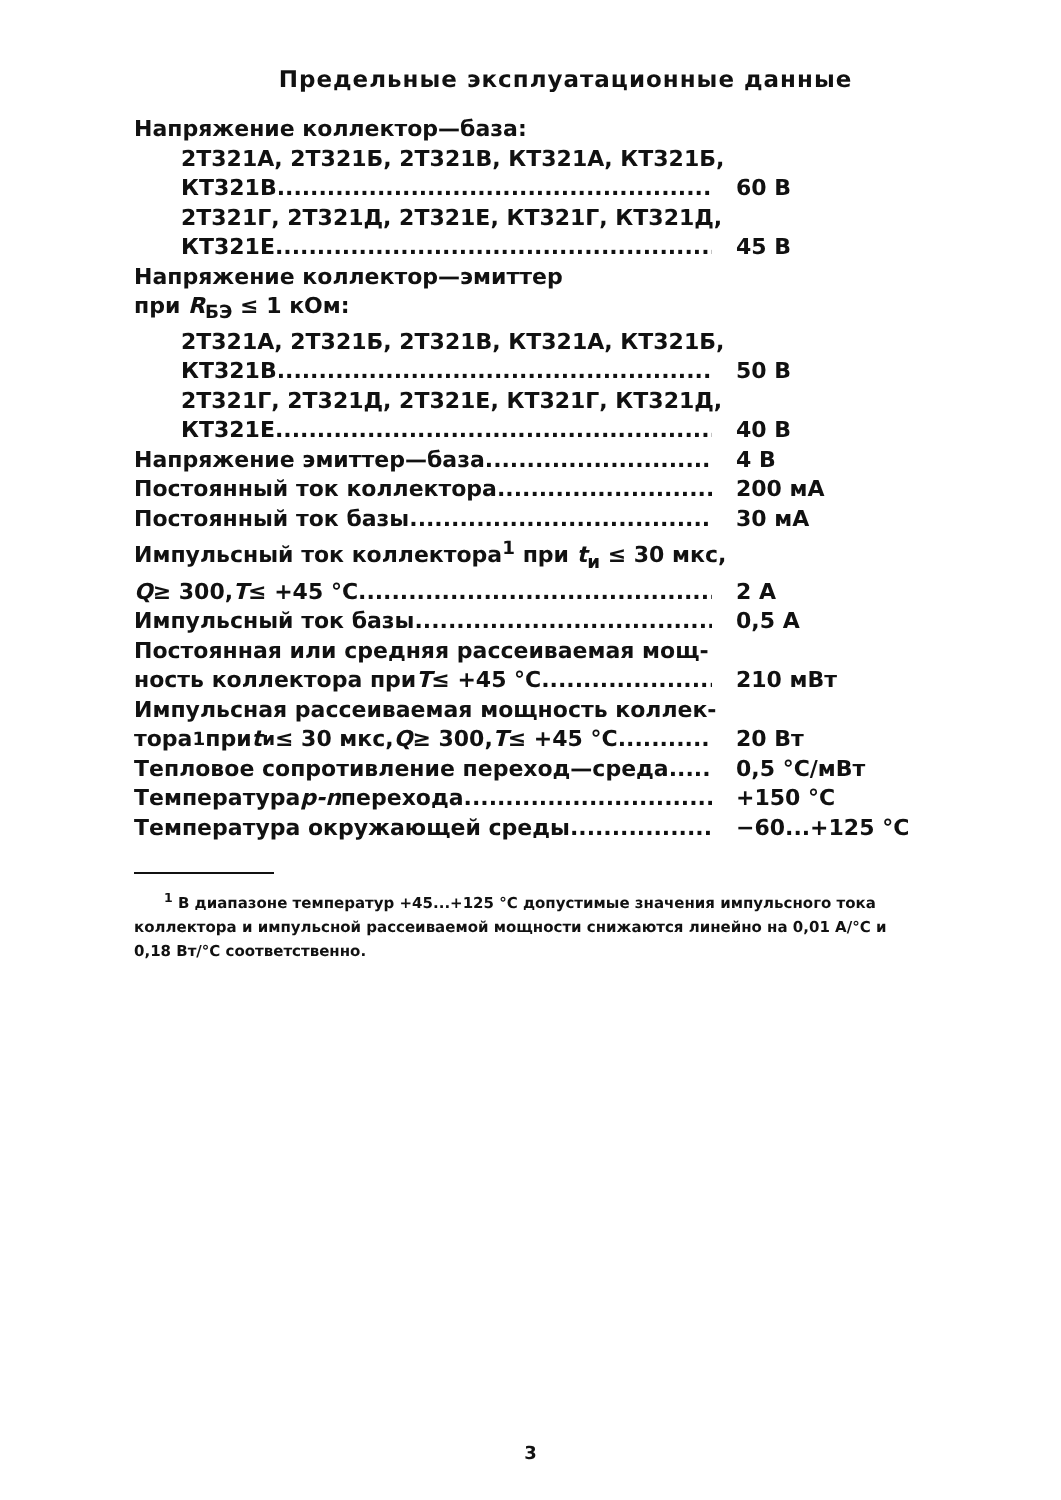Предельные эксплуатационные данные
Напряжение коллектор—база:
2Т321А, 2Т321Б, 2Т321В, КТ321А, КТ321Б,
КТ321В 60 В
2Т321Г, 2Т321Д, 2Т321Е, КТ321Г, КТ321Д,
КТ321Е 45 В
Напряжение коллектор—эмиттер
при R<sub>БЭ</sub> ≤ 1 кОм:
2Т321А, 2Т321Б, 2Т321В, КТ321А, КТ321Б,
КТ321В 50 В
2Т321Г, 2Т321Д, 2Т321Е, КТ321Г, КТ321Д,
КТ321Е 40 В
Напряжение эмиттер—база 4 В
Постоянный ток коллектора 200 мА
Постоянный ток базы 30 мА
Импульсный ток коллектора<sup>1</sup> при t<sub>и</sub> ≤ 30 мкс,
Q ≥ 300, T ≤ +45 °С 2 А
Импульсный ток базы 0,5 А
Постоянная или средняя рассеиваемая мощ-
ность коллектора при T ≤ +45 °С 210 мВт
Импульсная рассеиваемая мощность коллек-
тора<sup>1</sup> при t<sub>и</sub> ≤ 30 мкс, Q ≥ 300, T ≤ +45 °С 20 Вт
Тепловое сопротивление переход—среда 0,5 °С/мВт
Температура p-n перехода +150 °С
Температура окружающей среды −60...+125 °С
<sup>1</sup> В диапазоне температур +45...+125 °С допустимые значения импульсного тока коллектора и импульсной рассеиваемой мощности снижаются линейно на 0,01 А/°С и 0,18 Вт/°С соответственно.
3